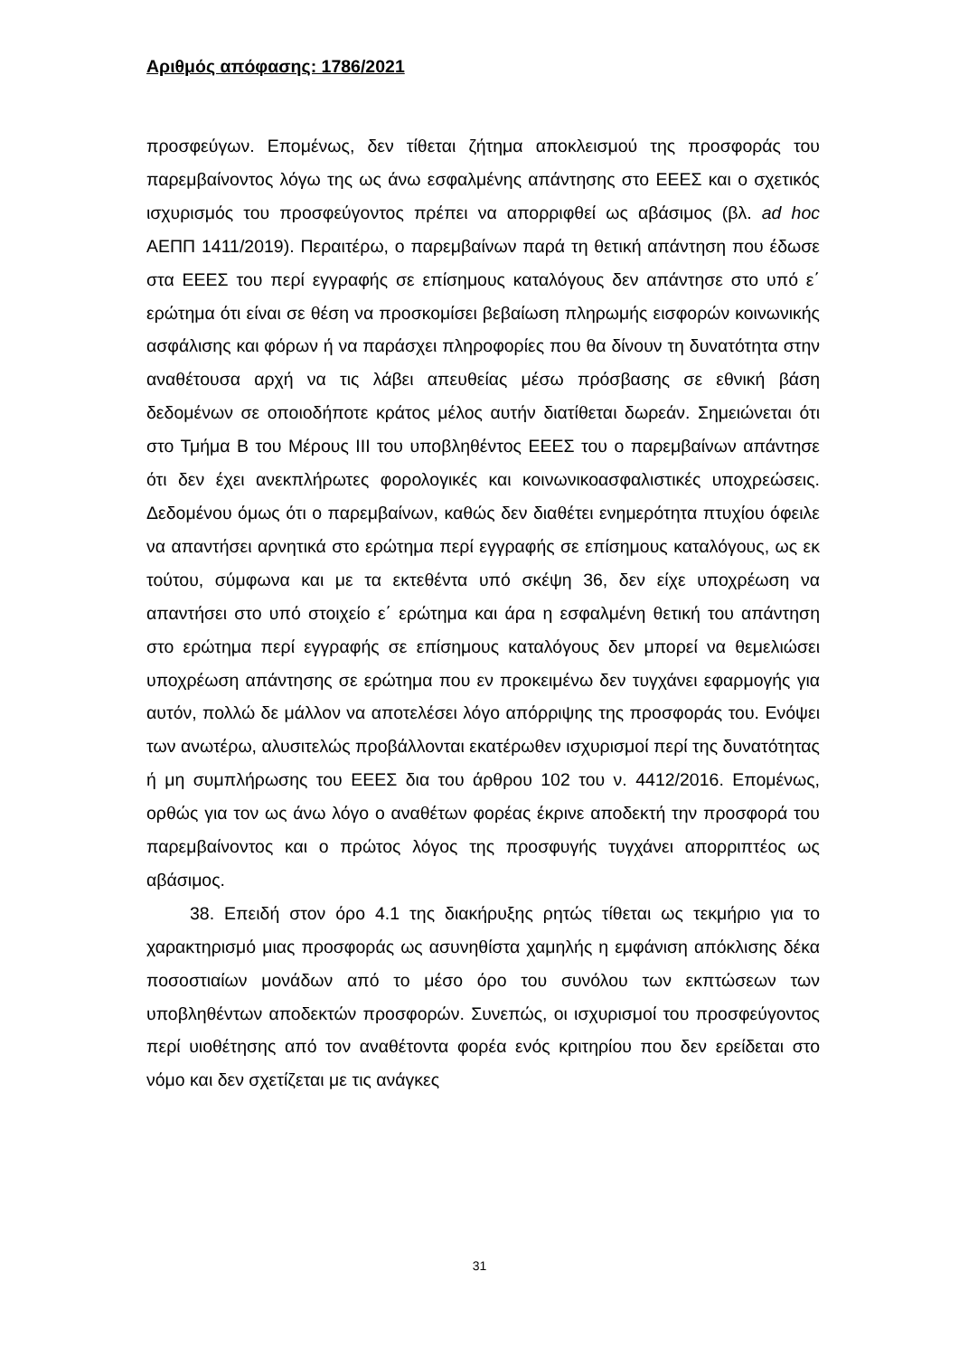Αριθμός απόφασης: 1786/2021
προσφεύγων. Επομένως, δεν τίθεται ζήτημα αποκλεισμού της προσφοράς του παρεμβαίνοντος λόγω της ως άνω εσφαλμένης απάντησης στο ΕΕΕΣ και ο σχετικός ισχυρισμός του προσφεύγοντος πρέπει να απορριφθεί ως αβάσιμος (βλ. ad hoc ΑΕΠΠ 1411/2019). Περαιτέρω, ο παρεμβαίνων παρά τη θετική απάντηση που έδωσε στα ΕΕΕΣ του περί εγγραφής σε επίσημους καταλόγους δεν απάντησε στο υπό ε΄ ερώτημα ότι είναι σε θέση να προσκομίσει βεβαίωση πληρωμής εισφορών κοινωνικής ασφάλισης και φόρων ή να παράσχει πληροφορίες που θα δίνουν τη δυνατότητα στην αναθέτουσα αρχή να τις λάβει απευθείας μέσω πρόσβασης σε εθνική βάση δεδομένων σε οποιοδήποτε κράτος μέλος αυτήν διατίθεται δωρεάν. Σημειώνεται ότι στο Τμήμα Β του Μέρους ΙΙΙ του υποβληθέντος ΕΕΕΣ του ο παρεμβαίνων απάντησε ότι δεν έχει ανεκπλήρωτες φορολογικές και κοινωνικοασφαλιστικές υποχρεώσεις. Δεδομένου όμως ότι ο παρεμβαίνων, καθώς δεν διαθέτει ενημερότητα πτυχίου όφειλε να απαντήσει αρνητικά στο ερώτημα περί εγγραφής σε επίσημους καταλόγους, ως εκ τούτου, σύμφωνα και με τα εκτεθέντα υπό σκέψη 36, δεν είχε υποχρέωση να απαντήσει στο υπό στοιχείο ε΄ ερώτημα και άρα η εσφαλμένη θετική του απάντηση στο ερώτημα περί εγγραφής σε επίσημους καταλόγους δεν μπορεί να θεμελιώσει υποχρέωση απάντησης σε ερώτημα που εν προκειμένω δεν τυγχάνει εφαρμογής για αυτόν, πολλώ δε μάλλον να αποτελέσει λόγο απόρριψης της προσφοράς του. Ενόψει των ανωτέρω, αλυσιτελώς προβάλλονται εκατέρωθεν ισχυρισμοί περί της δυνατότητας ή μη συμπλήρωσης του ΕΕΕΣ δια του άρθρου 102 του ν. 4412/2016. Επομένως, ορθώς για τον ως άνω λόγο ο αναθέτων φορέας έκρινε αποδεκτή την προσφορά του παρεμβαίνοντος και ο πρώτος λόγος της προσφυγής τυγχάνει απορριπτέος ως αβάσιμος.
38. Επειδή στον όρο 4.1 της διακήρυξης ρητώς τίθεται ως τεκμήριο για το χαρακτηρισμό μιας προσφοράς ως ασυνηθίστα χαμηλής η εμφάνιση απόκλισης δέκα ποσοστιαίων μονάδων από το μέσο όρο του συνόλου των εκπτώσεων των υποβληθέντων αποδεκτών προσφορών. Συνεπώς, οι ισχυρισμοί του προσφεύγοντος περί υιοθέτησης από τον αναθέτοντα φορέα ενός κριτηρίου που δεν ερείδεται στο νόμο και δεν σχετίζεται με τις ανάγκες
31